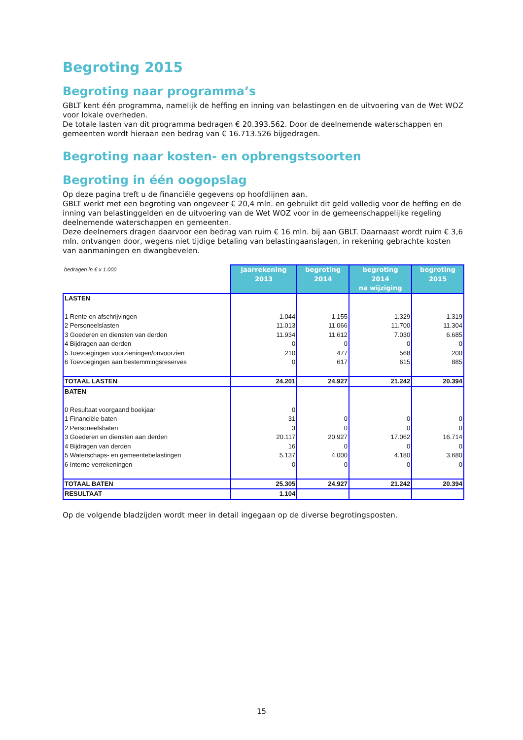Begroting 2015
Begroting naar programma’s
GBLT kent één programma, namelijk de heffing en inning van belastingen en de uitvoering van de Wet WOZ voor lokale overheden.
De totale lasten van dit programma bedragen € 20.393.562. Door de deelnemende waterschappen en gemeenten wordt hieraan een bedrag van € 16.713.526 bijgedragen.
Begroting naar kosten- en opbrengstsoorten
Begroting in één oogopslag
Op deze pagina treft u de financiële gegevens op hoofdlijnen aan.
GBLT werkt met een begroting van ongeveer € 20,4 mln. en gebruikt dit geld volledig voor de heffing en de inning van belastinggelden en de uitvoering van de Wet WOZ voor in de gemeenschappelijke regeling deelnemende waterschappen en gemeenten.
Deze deelnemers dragen daarvoor een bedrag van ruim € 16 mln. bij aan GBLT. Daarnaast wordt ruim € 3,6 mln. ontvangen door, wegens niet tijdige betaling van belastingaanslagen, in rekening gebrachte kosten van aanmaningen en dwangbevelen.
| bedragen in € x 1.000 | jaarrekening 2013 | begroting 2014 | begroting 2014 na wijziging | begroting 2015 |
| --- | --- | --- | --- | --- |
| LASTEN | | | | |
| 1 Rente en afschrijvingen | 1.044 | 1.155 | 1.329 | 1.319 |
| 2 Personeelslasten | 11.013 | 11.066 | 11.700 | 11.304 |
| 3 Goederen en diensten van derden | 11.934 | 11.612 | 7.030 | 6.685 |
| 4 Bijdragen aan derden | 0 | 0 | 0 | 0 |
| 5 Toevoegingen voorzieningen/onvoorzien | 210 | 477 | 568 | 200 |
| 6 Toevoegingen aan bestemmingsreserves | 0 | 617 | 615 | 885 |
| TOTAAL LASTEN | 24.201 | 24.927 | 21.242 | 20.394 |
| BATEN | | | | |
| 0 Resultaat voorgaand boekjaar | 0 | | | |
| 1 Financiële baten | 31 | 0 | 0 | 0 |
| 2 Personeelsbaten | 3 | 0 | 0 | 0 |
| 3 Goederen en diensten aan derden | 20.117 | 20.927 | 17.062 | 16.714 |
| 4 Bijdragen van derden | 16 | 0 | 0 | 0 |
| 5 Waterschaps- en gemeentebelastingen | 5.137 | 4.000 | 4.180 | 3.680 |
| 6 Interne verrekeningen | 0 | 0 | 0 | 0 |
| TOTAAL BATEN | 25.305 | 24.927 | 21.242 | 20.394 |
| RESULTAAT | 1.104 | | | |
Op de volgende bladzijden wordt meer in detail ingegaan op de diverse begrotingsposten.
15